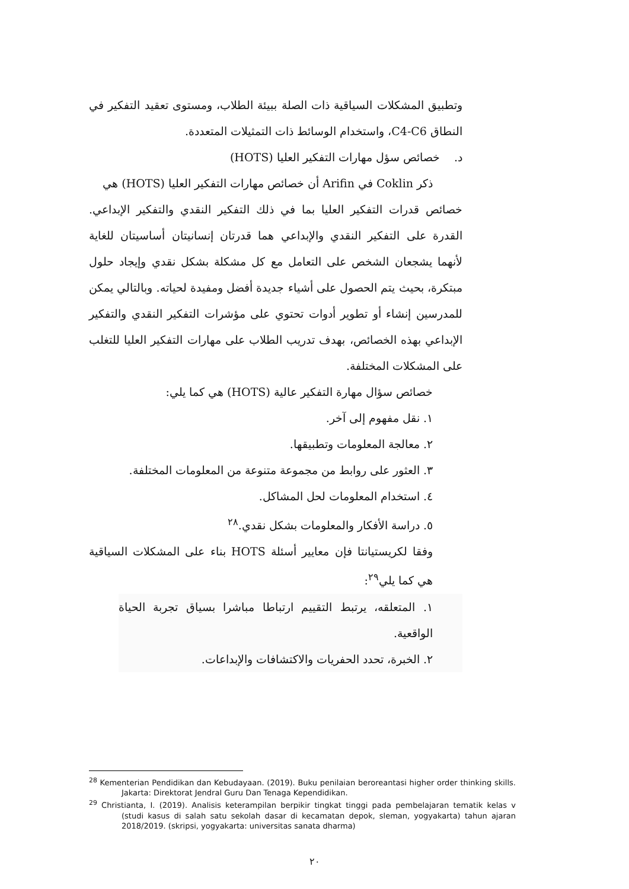وتطبيق المشكلات السياقية ذات الصلة ببيئة الطلاب، ومستوى تعقيد التفكير في النطاق C4-C6، واستخدام الوسائط ذات التمثيلات المتعددة.
د. خصائص سؤل مهارات التفكير العليا (HOTS)
ذكر Coklin في Arifin أن خصائص مهارات التفكير العليا (HOTS) هي
خصائص قدرات التفكير العليا بما في ذلك التفكير النقدي والتفكير الإبداعي. القدرة على التفكير النقدي والإبداعي هما قدرتان إنسانيتان أساسيتان للغاية لأنهما يشجعان الشخص على التعامل مع كل مشكلة بشكل نقدي وإيجاد حلول مبتكرة، بحيث يتم الحصول على أشياء جديدة أفضل ومفيدة لحياته. وبالتالي يمكن للمدرسين إنشاء أو تطوير أدوات تحتوي على مؤشرات التفكير النقدي والتفكير الإبداعي بهذه الخصائص، بهدف تدريب الطلاب على مهارات التفكير العليا للتغلب على المشكلات المختلفة.
خصائص سؤال مهارة التفكير عالية (HOTS) هي كما يلي:
١. نقل مفهوم إلى آخر.
٢. معالجة المعلومات وتطبيقها.
٣. العثور على روابط من مجموعة متنوعة من المعلومات المختلفة.
٤. استخدام المعلومات لحل المشاكل.
٥. دراسة الأفكار والمعلومات بشكل نقدي.<sup>٢٨</sup>
وفقا لكريستيانتا فإن معايير أسئلة HOTS بناء على المشكلات السياقية هي كما يلي<sup>٢٩</sup>:
١. المتعلقه، يرتبط التقييم ارتباطا مباشرا بسياق تجربة الحياة الواقعية.
٢. الخبرة، تحدد الحفريات والاكتشافات والإبداعات.
<sup>28</sup> Kementerian Pendidikan dan Kebudayaan. (2019). Buku penilaian beroreantasi higher order thinking skills. Jakarta: Direktorat Jendral Guru Dan Tenaga Kependidikan.
<sup>29</sup> Christianta, I. (2019). Analisis keterampilan berpikir tingkat tinggi pada pembelajaran tematik kelas v (studi kasus di salah satu sekolah dasar di kecamatan depok, sleman, yogyakarta) tahun ajaran 2018/2019. (skripsi, yogyakarta: universitas sanata dharma)
٢٠